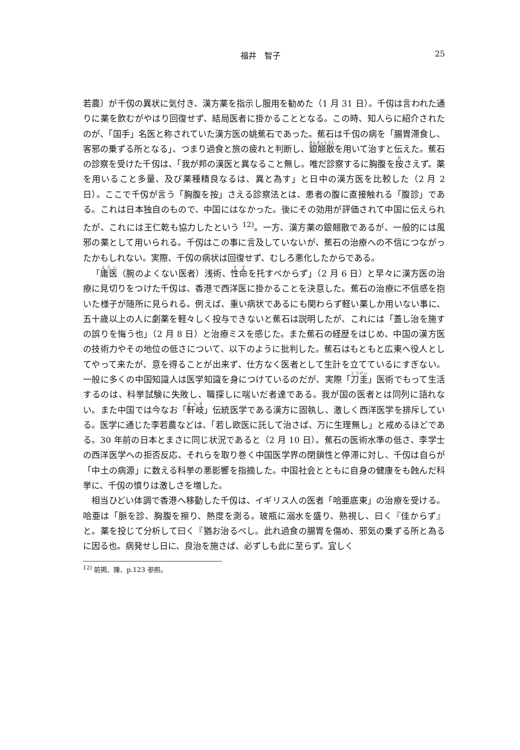福井　智子 25
若農〕が千仭の異状に気付き、漢方薬を指示し服用を勧めた（1 月 31 日）。千仭は言われた通りに薬を飲むがやはり回復せず、結局医者に掛かることとなる。この時、知人らに紹介されたのが、「国手」名医と称されていた漢方医の姚蕉石であった。蕉石は千仭の病を「腸胃滞食し、客邪の乗ずる所となる」、つまり過食と旅の疲れと判断し、銀翹散を用いて治すと伝えた。蕉石の診察を受けた千仭は、「我が邦の漢医と異なること無し。唯だ診察するに胸腹を按さえず。薬を用いること多量、及び薬種精良なるは、異と為す」と日中の漢方医を比較した（2 月 2 日）。ここで千仭が言う「胸腹を按」さえる診察法とは、患者の腹に直接触れる「腹診」である。これは日本独自のもので、中国にはなかった。後にその効用が評価されて中国に伝えられたが、これには王仁乾も協力したという <sup>12)</sup>。一方、漢方薬の銀翹散であるが、一般的には風邪の薬として用いられる。千仭はこの事に言及していないが、蕉石の治療への不信につながったかもしれない。実際、千仭の病状は回復せず、むしろ悪化したからである。
「庸医（腕のよくない医者）浅術、性命を托すべからず」（2 月 6 日）と早々に漢方医の治療に見切りをつけた千仭は、香港で西洋医に掛かることを決意した。蕉石の治療に不信感を抱いた様子が随所に見られる。例えば、重い病状であるにも関わらず軽い薬しか用いない事に、五十歳以上の人に劇薬を軽々しく投与できないと蕉石は説明したが、これには「蓋し治を施すの誤りを悔う也」（2 月 8 日）と治療ミスを感じた。また蕉石の経歴をはじめ、中国の漢方医の技術力やその地位の低さについて、以下のように批判した。蕉石はもともと広東へ役人としてやって来たが、意を得ることが出来ず、仕方なく医者として生計を立てているにすぎない。一般に多くの中国知識人は医学知識を身につけているのだが、実際「刀圭」医術でもって生活するのは、科挙試験に失敗し、職探しに喘いだ者達である。我が国の医者とは同列に語れない。また中国では今なお「軒岐」伝統医学である漢方に固執し、激しく西洋医学を排斥している。医学に通じた李若農などは、「若し欧医に託して治さば、万に生理無し」と戒めるほどである。30 年前の日本とまさに同じ状況であると（2 月 10 日）。蕉石の医術水準の低さ、李学士の西洋医学への拒否反応、それらを取り巻く中国医学界の閉鎖性と停滞に対し、千仭は自らが「中土の病源」に数える科挙の悪影響を指摘した。中国社会とともに自身の健康をも蝕んだ科挙に、千仭の憤りは激しさを増した。
相当ひどい体調で香港へ移動した千仭は、イギリス人の医者「哈亜底東」の治療を受ける。哈亜は「脈を診、胸腹を擦り、熱度を測る。玻瓶に溺水を盛り、熟視し、曰く『佳からず』と。薬を投じて分析して曰く『猶お治るべし。此れ過食の腸胃を傷め、邪気の乗ずる所と為るに因る也。病発せし日に、良治を施さば、必ずしも此に至らず。宜しく
<sup>12)</sup> 前掲、陳、p.123 参照。